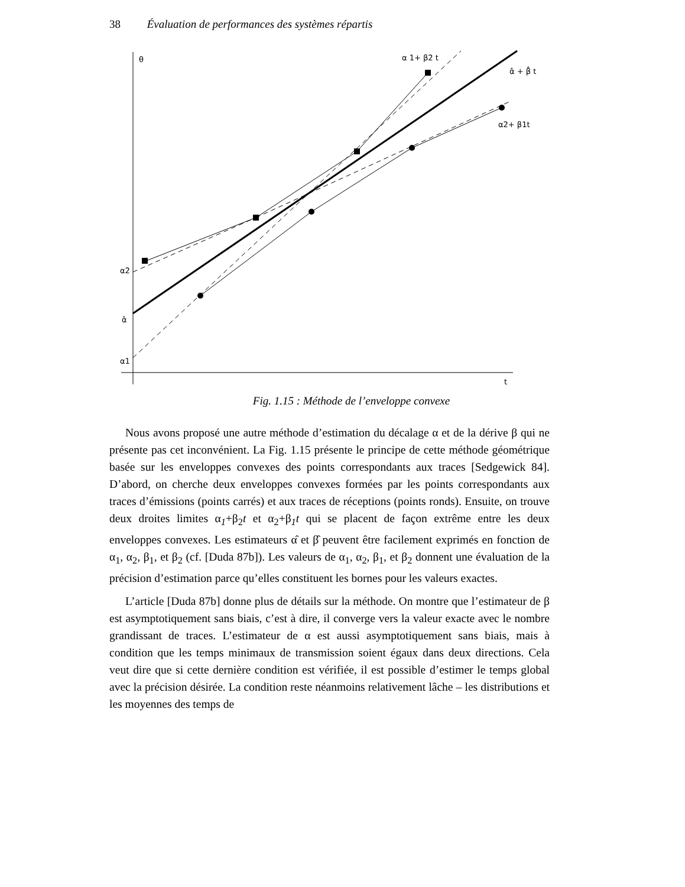38 Évaluation de performances des systèmes répartis
θ
α 1+ β2 t
α̂ + β̂ t
α2+ β1t
α2
α̂
α1
t
Fig. 1.15 : Méthode de l’enveloppe convexe
Nous avons proposé une autre méthode d’estimation du décalage α et de la dérive β qui ne présente pas cet inconvénient. La Fig. 1.15 présente le principe de cette méthode géométrique basée sur les enveloppes convexes des points correspondants aux traces [Sedgewick 84]. D’abord, on cherche deux enveloppes convexes formées par les points correspondants aux traces d’émissions (points carrés) et aux traces de réceptions (points ronds). Ensuite, on trouve deux droites limites α<sub>1</sub>+β<sub>2</sub>t et α<sub>2</sub>+β<sub>1</sub>t qui se placent de façon extrême entre les deux enveloppes convexes. Les estimateurs α̂ et β̂ peuvent être facilement exprimés en fonction de α<sub>1</sub>, α<sub>2</sub>, β<sub>1</sub>, et β<sub>2</sub> (cf. [Duda 87b]). Les valeurs de α<sub>1</sub>, α<sub>2</sub>, β<sub>1</sub>, et β<sub>2</sub> donnent une évaluation de la précision d’estimation parce qu’elles constituent les bornes pour les valeurs exactes.
L’article [Duda 87b] donne plus de détails sur la méthode. On montre que l’estimateur de β est asymptotiquement sans biais, c’est à dire, il converge vers la valeur exacte avec le nombre grandissant de traces. L’estimateur de α est aussi asymptotiquement sans biais, mais à condition que les temps minimaux de transmission soient égaux dans deux directions. Cela veut dire que si cette dernière condition est vérifiée, il est possible d’estimer le temps global avec la précision désirée. La condition reste néanmoins relativement lâche – les distributions et les moyennes des temps de